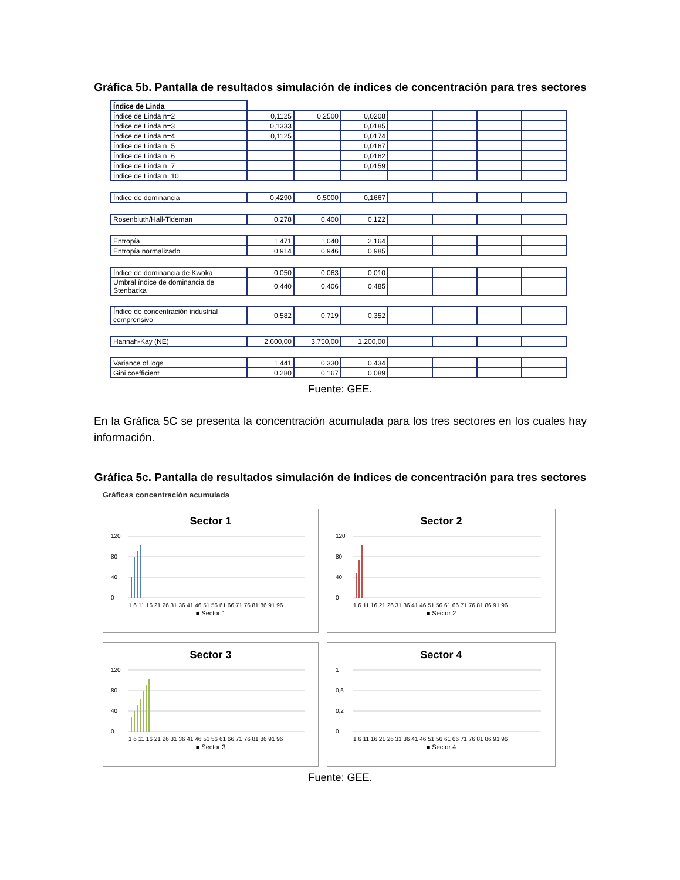Gráfica 5b. Pantalla de resultados simulación de índices de concentración para tres sectores
| Índice de Linda | | | | | | | |
| Índice de Linda n=2 | 0,1125 | 0,2500 | 0,0208 | | | | |
| Índice de Linda n=3 | 0,1333 | | 0,0185 | | | | |
| Índice de Linda n=4 | 0,1125 | | 0,0174 | | | | |
| Índice de Linda n=5 | | | 0,0167 | | | | |
| Índice de Linda n=6 | | | 0,0162 | | | | |
| Índice de Linda n=7 | | | 0,0159 | | | | |
| Índice de Linda n=10 | | | | | | | |
| Índice de dominancia | 0,4290 | 0,5000 | 0,1667 | | | | |
| Rosenbluth/Hall-Tideman | 0,278 | 0,400 | 0,122 | | | | |
| Entropía | 1,471 | 1,040 | 2,164 | | | | |
| Entropía normalizado | 0,914 | 0,946 | 0,985 | | | | |
| Índice de dominancia de Kwoka | 0,050 | 0,063 | 0,010 | | | | |
| Umbral índice de dominancia de Stenbacka | 0,440 | 0,406 | 0,485 | | | | |
| Índice de concentración industrial comprensivo | 0,582 | 0,719 | 0,352 | | | | |
| Hannah-Kay (NE) | 2.600,00 | 3.750,00 | 1.200,00 | | | | |
| Variance of logs | 1,441 | 0,330 | 0,434 | | | | |
| Gini coefficient | 0,280 | 0,167 | 0,089 | | | | |
Fuente: GEE.
En la Gráfica 5C se presenta la concentración acumulada para los tres sectores en los cuales hay información.
Gráfica 5c. Pantalla de resultados simulación de índices de concentración para tres sectores
Gráficas concentración acumulada
Sector 1
120
80
40
0
1 6 11 16 21 26 31 36 41 46 51 56 61 66 71 76 81 86 91 96
■ Sector 1
Sector 2
120
80
40
0
1 6 11 16 21 26 31 36 41 46 51 56 61 66 71 76 81 86 91 96
■ Sector 2
Sector 3
120
80
40
0
1 6 11 16 21 26 31 36 41 46 51 56 61 66 71 76 81 86 91 96
■ Sector 3
Sector 4
1
0,6
0,2
0
1 6 11 16 21 26 31 36 41 46 51 56 61 66 71 76 81 86 91 96
■ Sector 4
Fuente: GEE.